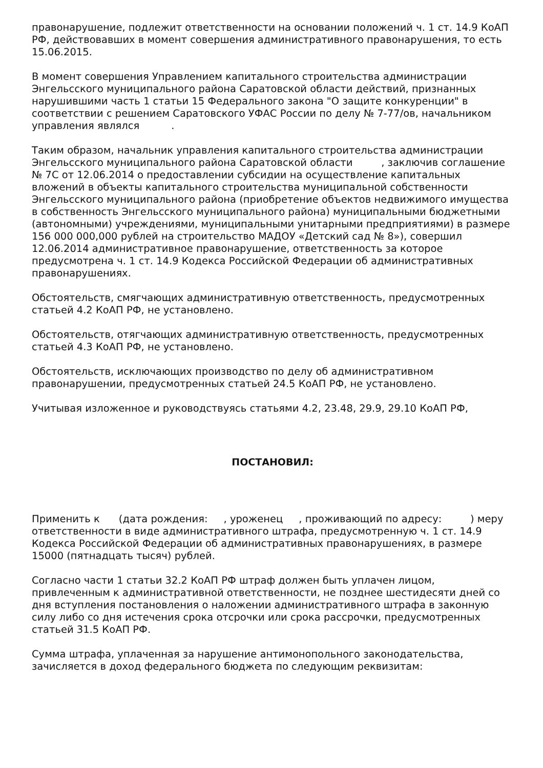правонарушение, подлежит ответственности на основании положений ч. 1 ст. 14.9 КоАП РФ, действовавших в момент совершения административного правонарушения, то есть 15.06.2015.
В момент совершения Управлением капитального строительства администрации Энгельсского муниципального района Саратовской области действий, признанных нарушившими часть 1 статьи 15 Федерального закона "О защите конкуренции" в соответствии с решением Саратовского УФАС России по делу № 7-77/ов, начальником управления являлся .
Таким образом, начальник управления капитального строительства администрации Энгельсского муниципального района Саратовской области , заключив соглашение № 7С от 12.06.2014 о предоставлении субсидии на осуществление капитальных вложений в объекты капитального строительства муниципальной собственности Энгельсского муниципального района (приобретение объектов недвижимого имущества в собственность Энгельсского муниципального района) муниципальными бюджетными (автономными) учреждениями, муниципальными унитарными предприятиями) в размере 156 000 000,000 рублей на строительство МАДОУ «Детский сад № 8»), совершил 12.06.2014 административное правонарушение, ответственность за которое предусмотрена ч. 1 ст. 14.9 Кодекса Российской Федерации об административных правонарушениях.
Обстоятельств, смягчающих административную ответственность, предусмотренных статьей 4.2 КоАП РФ, не установлено.
Обстоятельств, отягчающих административную ответственность, предусмотренных статьей 4.3 КоАП РФ, не установлено.
Обстоятельств, исключающих производство по делу об административном правонарушении, предусмотренных статьей 24.5 КоАП РФ, не установлено.
Учитывая изложенное и руководствуясь статьями 4.2, 23.48, 29.9, 29.10 КоАП РФ,
ПОСТАНОВИЛ:
Применить к (дата рождения: , уроженец , проживающий по адресу: ) меру ответственности в виде административного штрафа, предусмотренную ч. 1 ст. 14.9 Кодекса Российской Федерации об административных правонарушениях, в размере 15000 (пятнадцать тысяч) рублей.
Согласно части 1 статьи 32.2 КоАП РФ штраф должен быть уплачен лицом, привлеченным к административной ответственности, не позднее шестидесяти дней со дня вступления постановления о наложении административного штрафа в законную силу либо со дня истечения срока отсрочки или срока рассрочки, предусмотренных статьей 31.5 КоАП РФ.
Сумма штрафа, уплаченная за нарушение антимонопольного законодательства, зачисляется в доход федерального бюджета по следующим реквизитам: